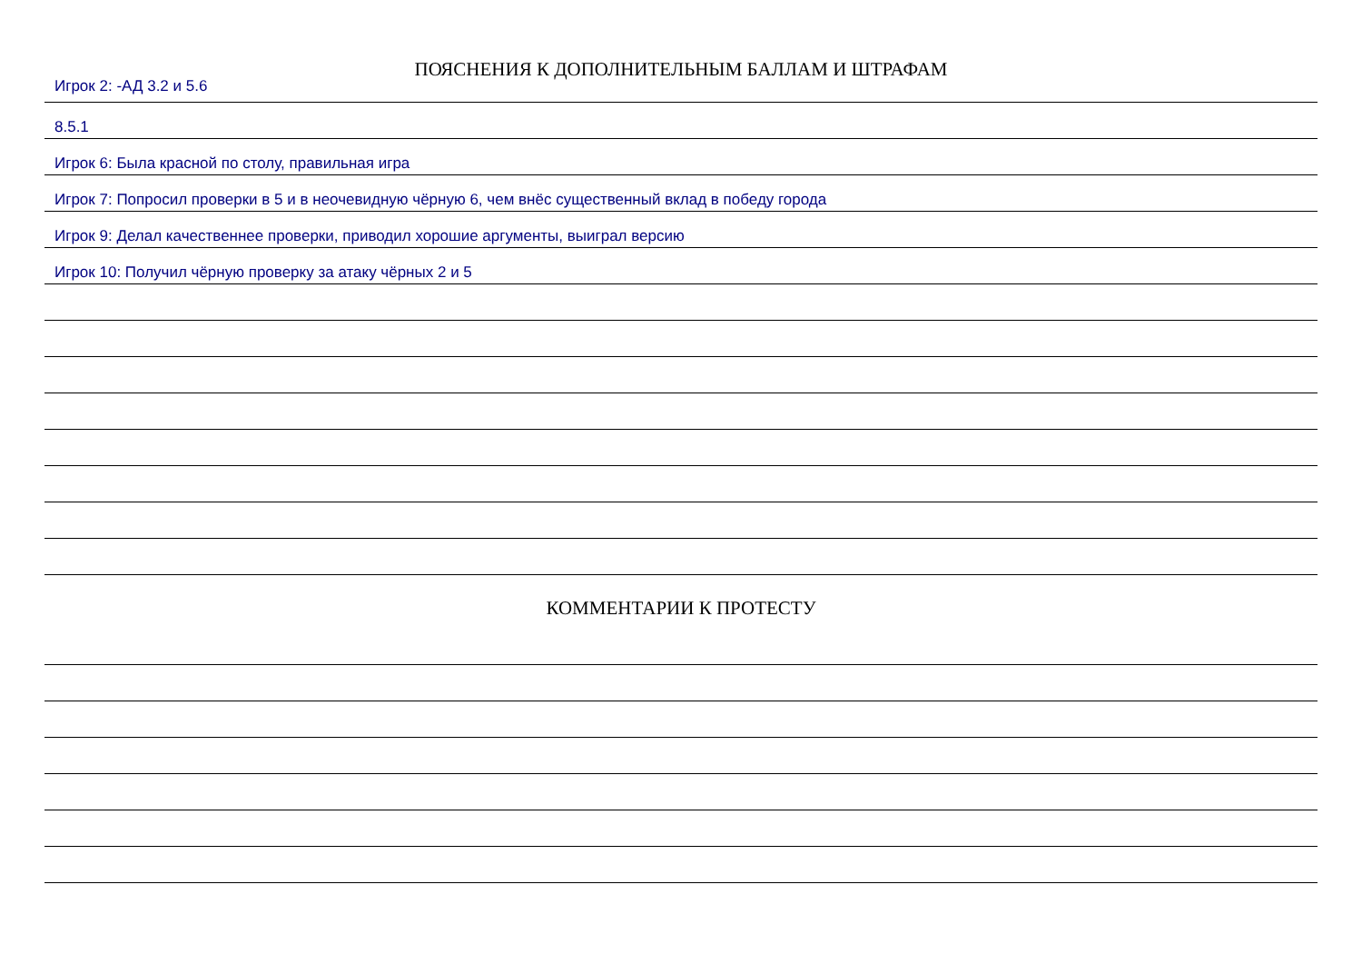ПОЯСНЕНИЯ К ДОПОЛНИТЕЛЬНЫМ БАЛЛАМ И ШТРАФАМ
Игрок 2: -АД 3.2 и 5.6
8.5.1
Игрок 6: Была красной по столу, правильная игра
Игрок 7: Попросил проверки в 5 и в неочевидную чёрную 6, чем внёс существенный вклад в победу города
Игрок 9: Делал качественнее проверки, приводил хорошие аргументы, выиграл версию
Игрок 10: Получил чёрную проверку за атаку чёрных 2 и 5
КОММЕНТАРИИ К ПРОТЕСТУ